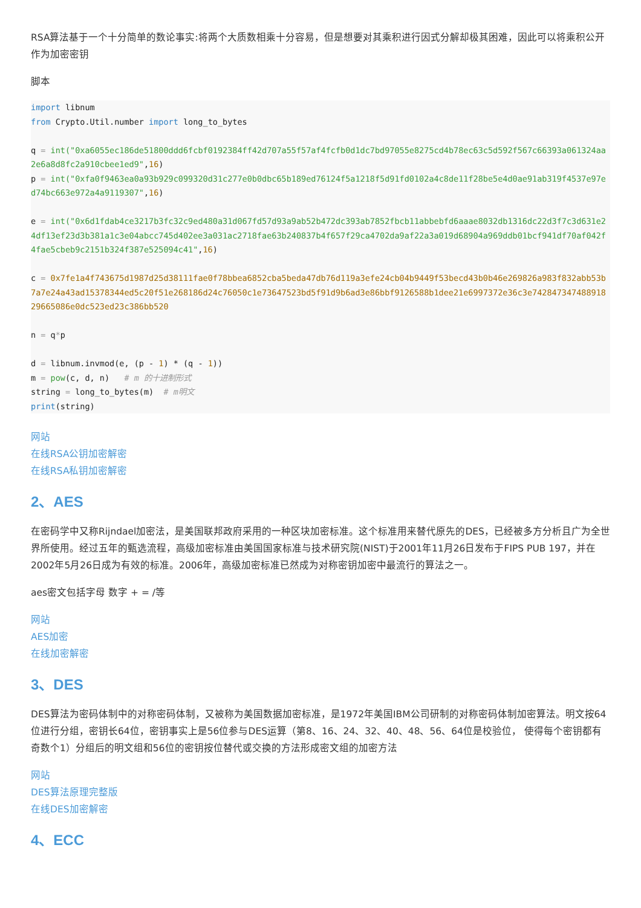RSA算法基于一个十分简单的数论事实:将两个大质数相乘十分容易，但是想要对其乘积进行因式分解却极其困难，因此可以将乘积公开作为加密密钥
脚本
import libnum
from Crypto.Util.number import long_to_bytes

q = int("0xa6055ec186de51800ddd6fcbf0192384ff42d707a55f57af4fcfb0d1dc7bd97055e8275cd4b78ec63c5d592f567c66393a061324aa2e6a8d8fc2a910cbee1ed9",16)
p = int("0xfa0f9463ea0a93b929c099320d31c277e0b0dbc65b189ed76124f5a1218f5d91fd0102a4c8de11f28be5e4d0ae91ab319f4537e97ed74bc663e972a4a9119307",16)

e = int("0x6d1fdab4ce3217b3fc32c9ed480a31d067fd57d93a9ab52b472dc393ab7852fbcb11abbebfd6aaae8032db1316dc22d3f7c3d631e24df13ef23d3b381a1c3e04abcc745d402ee3a031ac2718fae63b240837b4f657f29ca4702da9af22a3a019d68904a969ddb01bcf941df70af042f4fae5cbeb9c2151b324f387e525094c41",16)

c = 0x7fe1a4f743675d1987d25d38111fae0f78bbea6852cba5beda47db76d119a3efe24cb04b9449f53becd43b0b46e269826a983f832abb53b7a7e24a43ad15378344ed5c20f51e268186d24c76050c1e73647523bd5f91d9b6ad3e86bbf9126588b1dee21e6997372e36c3e74284734748891829665086e0dc523ed23c386bb520

n = q*p

d = libnum.invmod(e, (p - 1) * (q - 1))
m = pow(c, d, n)   # m 的十进制形式
string = long_to_bytes(m)  # m明文
print(string)
网站
在线RSA公钥加密解密
在线RSA私钥加密解密
2、AES
在密码学中又称Rijndael加密法，是美国联邦政府采用的一种区块加密标准。这个标准用来替代原先的DES，已经被多方分析且广为全世界所使用。经过五年的甄选流程，高级加密标准由美国国家标准与技术研究院(NIST)于2001年11月26日发布于FIPS PUB 197，并在2002年5月26日成为有效的标准。2006年，高级加密标准已然成为对称密钥加密中最流行的算法之一。
aes密文包括字母 数字 + = /等
网站
AES加密
在线加密解密
3、DES
DES算法为密码体制中的对称密码体制，又被称为美国数据加密标准，是1972年美国IBM公司研制的对称密码体制加密算法。明文按64位进行分组，密钥长64位，密钥事实上是56位参与DES运算（第8、16、24、32、40、48、56、64位是校验位， 使得每个密钥都有奇数个1）分组后的明文组和56位的密钥按位替代或交换的方法形成密文组的加密方法
网站
DES算法原理完整版
在线DES加密解密
4、ECC